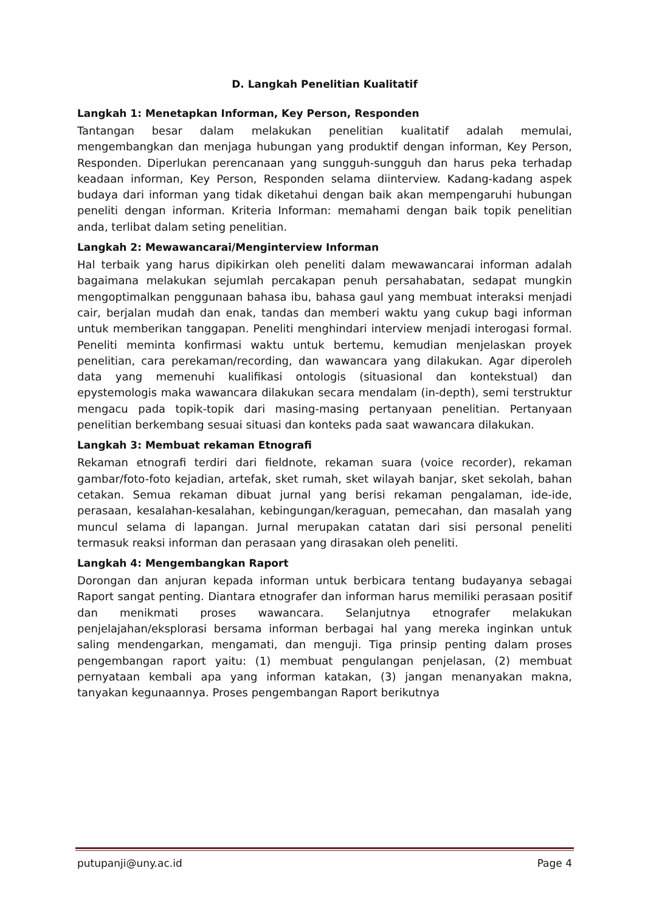D. Langkah Penelitian Kualitatif
Langkah 1: Menetapkan Informan, Key Person, Responden
Tantangan besar dalam melakukan penelitian kualitatif adalah memulai, mengembangkan dan menjaga hubungan yang produktif dengan informan, Key Person, Responden. Diperlukan perencanaan yang sungguh-sungguh dan harus peka terhadap keadaan informan, Key Person, Responden selama diinterview. Kadang-kadang aspek budaya dari informan yang tidak diketahui dengan baik akan mempengaruhi hubungan peneliti dengan informan. Kriteria Informan: memahami dengan baik topik penelitian anda, terlibat dalam seting penelitian.
Langkah 2: Mewawancarai/Menginterview Informan
Hal terbaik yang harus dipikirkan oleh peneliti dalam mewawancarai informan adalah bagaimana melakukan sejumlah percakapan penuh persahabatan, sedapat mungkin mengoptimalkan penggunaan bahasa ibu, bahasa gaul yang membuat interaksi menjadi cair, berjalan mudah dan enak, tandas dan memberi waktu yang cukup bagi informan untuk memberikan tanggapan. Peneliti menghindari interview menjadi interogasi formal. Peneliti meminta konfirmasi waktu untuk bertemu, kemudian menjelaskan proyek penelitian, cara perekaman/recording, dan wawancara yang dilakukan. Agar diperoleh data yang memenuhi kualifikasi ontologis (situasional dan kontekstual) dan epystemologis maka wawancara dilakukan secara mendalam (in-depth), semi terstruktur mengacu pada topik-topik dari masing-masing pertanyaan penelitian. Pertanyaan penelitian berkembang sesuai situasi dan konteks pada saat wawancara dilakukan.
Langkah 3: Membuat rekaman Etnografi
Rekaman etnografi terdiri dari fieldnote, rekaman suara (voice recorder), rekaman gambar/foto-foto kejadian, artefak, sket rumah, sket wilayah banjar, sket sekolah, bahan cetakan. Semua rekaman dibuat jurnal yang berisi rekaman pengalaman, ide-ide, perasaan, kesalahan-kesalahan, kebingungan/keraguan, pemecahan, dan masalah yang muncul selama di lapangan. Jurnal merupakan catatan dari sisi personal peneliti termasuk reaksi informan dan perasaan yang dirasakan oleh peneliti.
Langkah 4: Mengembangkan Raport
Dorongan dan anjuran kepada informan untuk berbicara tentang budayanya sebagai Raport sangat penting. Diantara etnografer dan informan harus memiliki perasaan positif dan menikmati proses wawancara. Selanjutnya etnografer melakukan penjelajahan/eksplorasi bersama informan berbagai hal yang mereka inginkan untuk saling mendengarkan, mengamati, dan menguji. Tiga prinsip penting dalam proses pengembangan raport yaitu: (1) membuat pengulangan penjelasan, (2) membuat pernyataan kembali apa yang informan katakan, (3) jangan menanyakan makna, tanyakan kegunaannya. Proses pengembangan Raport berikutnya
putupanji@uny.ac.id Page 4